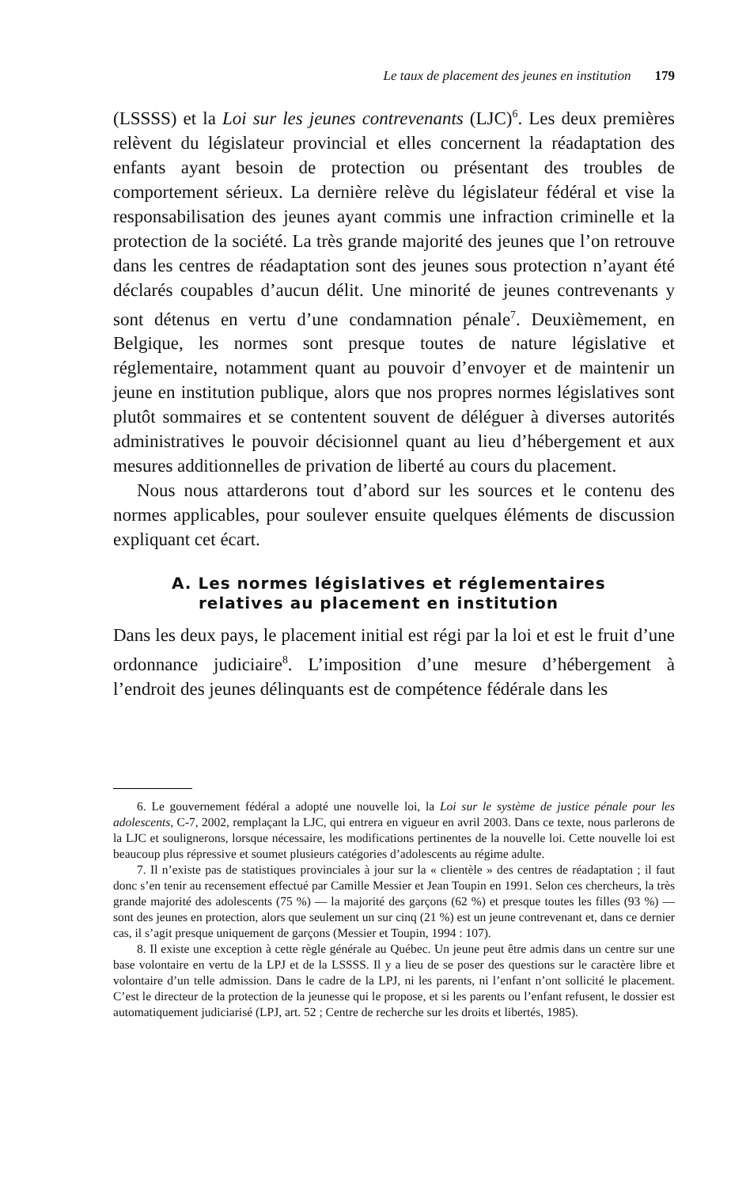Le taux de placement des jeunes en institution 179
(LSSSS) et la Loi sur les jeunes contrevenants (LJC)<sup>6</sup>. Les deux premières relèvent du législateur provincial et elles concernent la réadaptation des enfants ayant besoin de protection ou présentant des troubles de comportement sérieux. La dernière relève du législateur fédéral et vise la responsabilisation des jeunes ayant commis une infraction criminelle et la protection de la société. La très grande majorité des jeunes que l’on retrouve dans les centres de réadaptation sont des jeunes sous protection n’ayant été déclarés coupables d’aucun délit. Une minorité de jeunes contrevenants y sont détenus en vertu d’une condamnation pénale<sup>7</sup>. Deuxièmement, en Belgique, les normes sont presque toutes de nature législative et réglementaire, notamment quant au pouvoir d’envoyer et de maintenir un jeune en institution publique, alors que nos propres normes législatives sont plutôt sommaires et se contentent souvent de déléguer à diverses autorités administratives le pouvoir décisionnel quant au lieu d’hébergement et aux mesures additionnelles de privation de liberté au cours du placement.
Nous nous attarderons tout d’abord sur les sources et le contenu des normes applicables, pour soulever ensuite quelques éléments de discussion expliquant cet écart.
A. Les normes législatives et réglementaires
relatives au placement en institution
Dans les deux pays, le placement initial est régi par la loi et est le fruit d’une ordonnance judiciaire<sup>8</sup>. L’imposition d’une mesure d’hébergement à l’endroit des jeunes délinquants est de compétence fédérale dans les
6. Le gouvernement fédéral a adopté une nouvelle loi, la Loi sur le système de justice pénale pour les adolescents, C-7, 2002, remplaçant la LJC, qui entrera en vigueur en avril 2003. Dans ce texte, nous parlerons de la LJC et soulignerons, lorsque nécessaire, les modifications pertinentes de la nouvelle loi. Cette nouvelle loi est beaucoup plus répressive et soumet plusieurs catégories d’adolescents au régime adulte.
7. Il n’existe pas de statistiques provinciales à jour sur la « clientèle » des centres de réadaptation ; il faut donc s’en tenir au recensement effectué par Camille Messier et Jean Toupin en 1991. Selon ces chercheurs, la très grande majorité des adolescents (75 %) — la majorité des garçons (62 %) et presque toutes les filles (93 %) — sont des jeunes en protection, alors que seulement un sur cinq (21 %) est un jeune contrevenant et, dans ce dernier cas, il s’agit presque uniquement de garçons (Messier et Toupin, 1994 : 107).
8. Il existe une exception à cette règle générale au Québec. Un jeune peut être admis dans un centre sur une base volontaire en vertu de la LPJ et de la LSSSS. Il y a lieu de se poser des questions sur le caractère libre et volontaire d’un telle admission. Dans le cadre de la LPJ, ni les parents, ni l’enfant n’ont sollicité le placement. C’est le directeur de la protection de la jeunesse qui le propose, et si les parents ou l’enfant refusent, le dossier est automatiquement judiciarisé (LPJ, art. 52 ; Centre de recherche sur les droits et libertés, 1985).